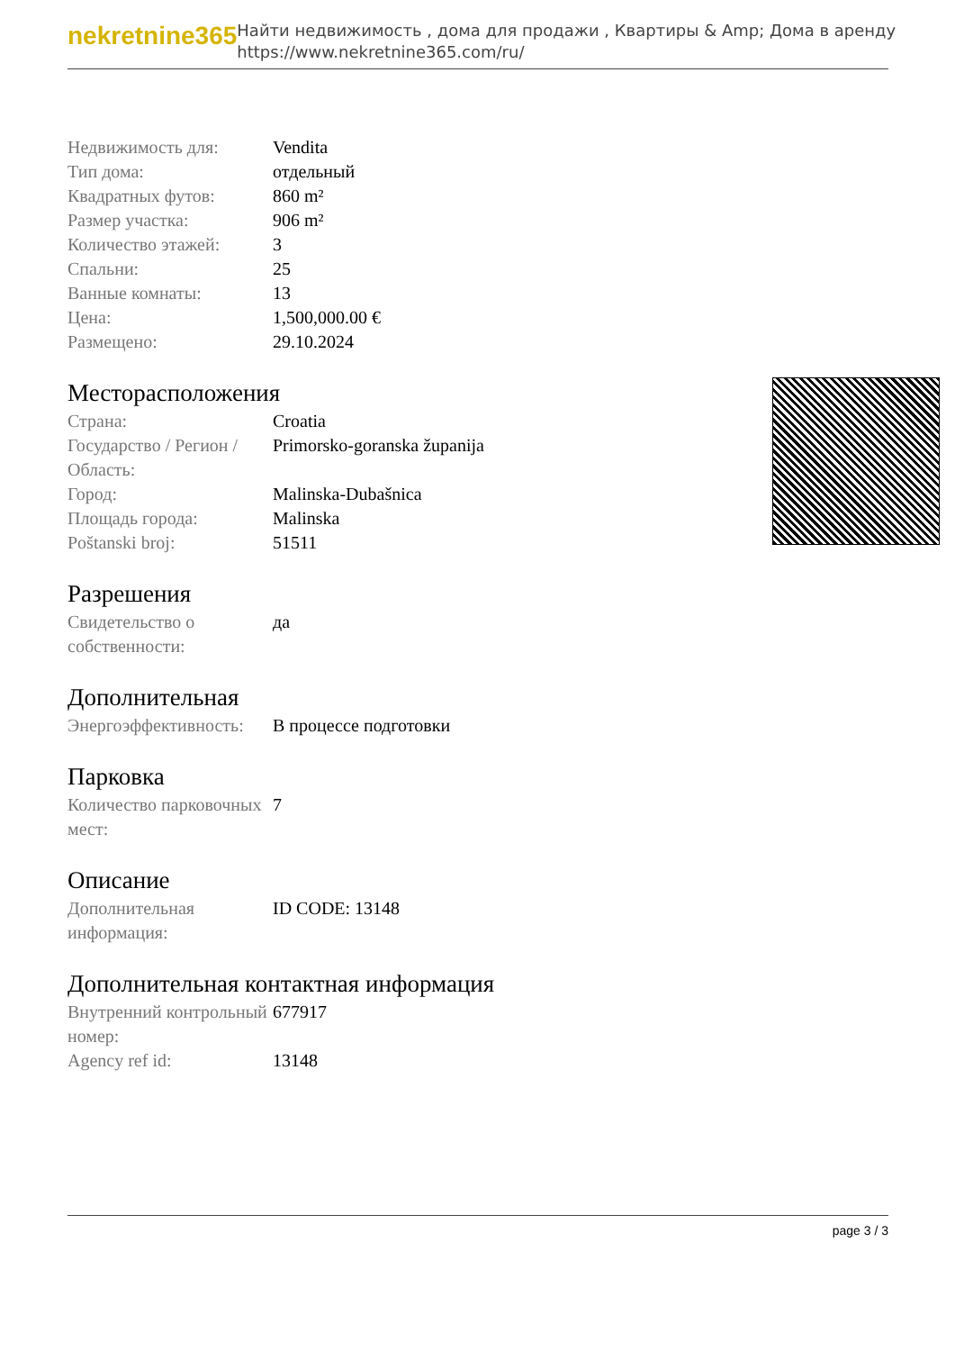nekretnine365
Найти недвижимость , дома для продажи , Квартиры & Amp; Дома в аренду
https://www.nekretnine365.com/ru/
| Недвижимость для: | Vendita |
| Тип дома: | отдельный |
| Квадратных футов: | 860 m² |
| Размер участка: | 906 m² |
| Количество этажей: | 3 |
| Спальни: | 25 |
| Ванные комнаты: | 13 |
| Цена: | 1,500,000.00 € |
| Размещено: | 29.10.2024 |
Месторасположения
| Страна: | Croatia |
| Государство / Регион / Область: | Primorsko-goranska županija |
| Город: | Malinska-Dubašnica |
| Площадь города: | Malinska |
| Poštanski broj: | 51511 |
Разрешения
| Свидетельство о собственности: | да |
Дополнительная
| Энергоэффективность: | В процессе подготовки |
Парковка
| Количество парковочных мест: | 7 |
Описание
| Дополнительная информация: | ID CODE: 13148 |
Дополнительная контактная информация
| Внутренний контрольный номер: | 677917 |
| Agency ref id: | 13148 |
page 3 / 3